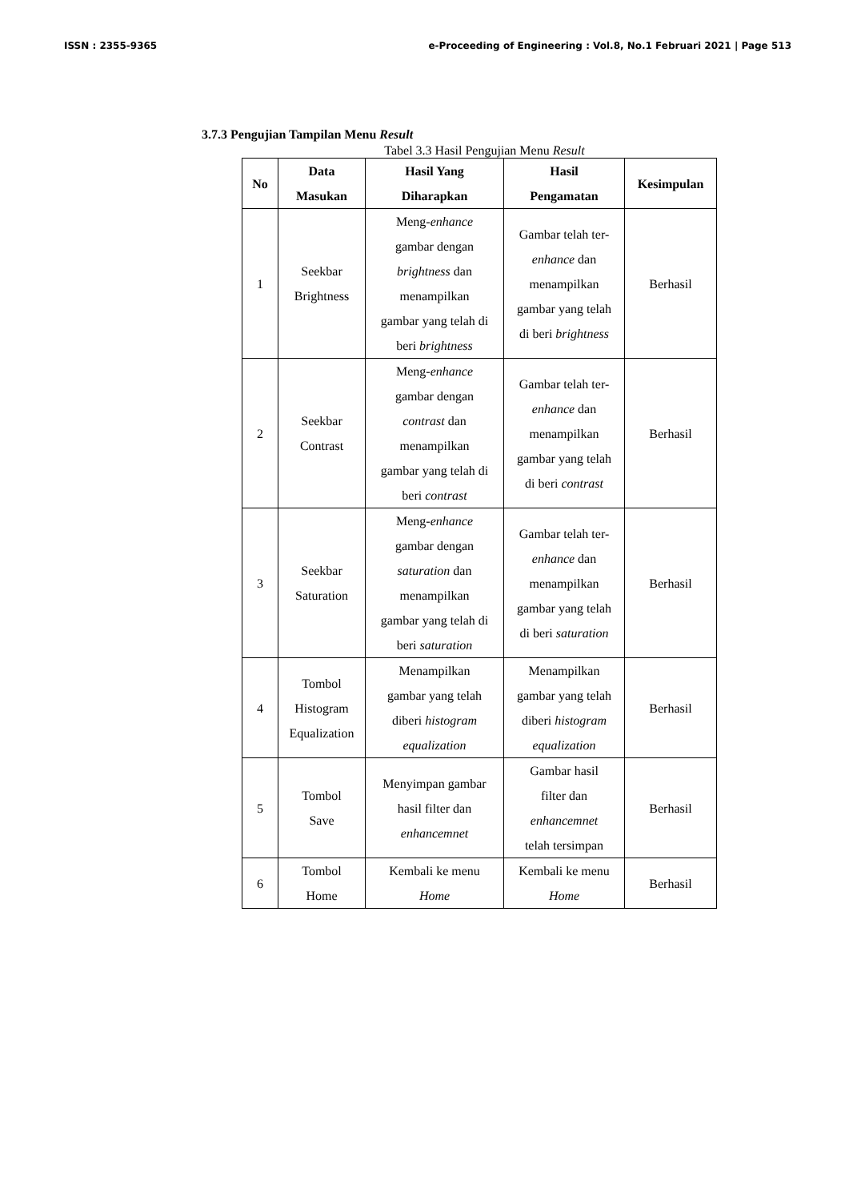ISSN : 2355-9365 e-Proceeding of Engineering : Vol.8, No.1 Februari 2021 | Page 513
3.7.3 Pengujian Tampilan Menu Result
Tabel 3.3 Hasil Pengujian Menu Result
| No | Data Masukan | Hasil Yang Diharapkan | Hasil Pengamatan | Kesimpulan |
| --- | --- | --- | --- | --- |
| 1 | Seekbar Brightness | Meng- enhance gambar dengan brightness dan menampilkan gambar yang telah di beri brightness | Gambar telah ter- enhance dan menampilkan gambar yang telah di beri brightness | Berhasil |
| 2 | Seekbar Contrast | Meng- enhance gambar dengan contrast dan menampilkan gambar yang telah di beri contrast | Gambar telah ter- enhance dan menampilkan gambar yang telah di beri contrast | Berhasil |
| 3 | Seekbar Saturation | Meng- enhance gambar dengan saturation dan menampilkan gambar yang telah di beri saturation | Gambar telah ter- enhance dan menampilkan gambar yang telah di beri saturation | Berhasil |
| 4 | Tombol Histogram Equalization | Menampilkan gambar yang telah diberi histogram equalization | Menampilkan gambar yang telah diberi histogram equalization | Berhasil |
| 5 | Tombol Save | Menyimpan gambar hasil filter dan enhancemnet | Gambar hasil filter dan enhancemnet telah tersimpan | Berhasil |
| 6 | Tombol Home | Kembali ke menu Home | Kembali ke menu Home | Berhasil |